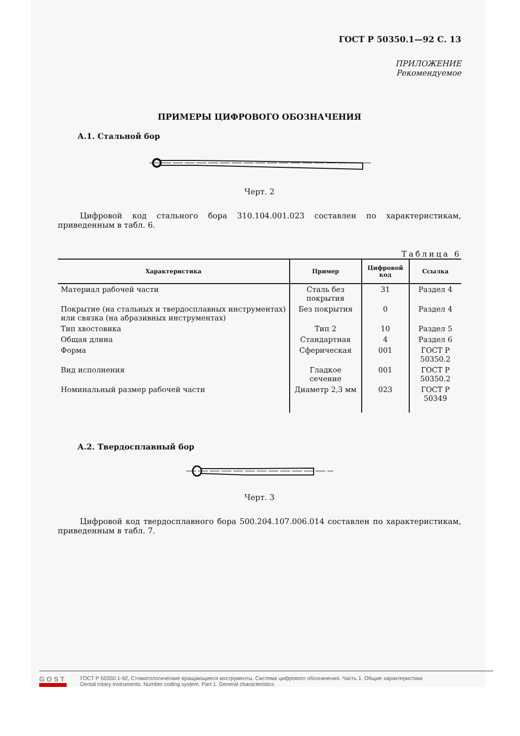ГОСТ Р 50350.1—92 С. 13
ПРИЛОЖЕНИЕ
Рекомендуемое
ПРИМЕРЫ ЦИФРОВОГО ОБОЗНАЧЕНИЯ
А.1. Стальной бор
Черт. 2
Цифровой код стального бора 310.104.001.023 составлен по характеристикам, приведенным в табл. 6.
Таблица 6
| Характеристика | Пример | Цифровой код | Ссылка |
| --- | --- | --- | --- |
| Материал рабочей части | Сталь без покрытия | 31 | Раздел 4 |
| Покрытие (на стальных и твердосплавных инструментах) или связка (на абразивных инструментах) | Без покрытия | 0 | Раздел 4 |
| Тип хвостовика | Тип 2 | 10 | Раздел 5 |
| Общая длина | Стандартная | 4 | Раздел 6 |
| Форма | Сферическая | 001 | ГОСТ Р 50350.2 |
| Вид исполнения | Гладкое сечение | 001 | ГОСТ Р 50350.2 |
| Номинальный размер рабочей части | Диаметр 2,3 мм | 023 | ГОСТ Р 50349 |
А.2. Твердосплавный бор
Черт. 3
Цифровой код твердосплавного бора 500.204.107.006.014 составлен по характеристикам, приведенным в табл. 7.
GOST
ГОСТ Р 50350.1-92, Стоматологические вращающиеся инструменты. Система цифрового обозначения. Часть 1. Общие характеристики
Dental rotary instruments. Number coding system. Part 1. General characteristics